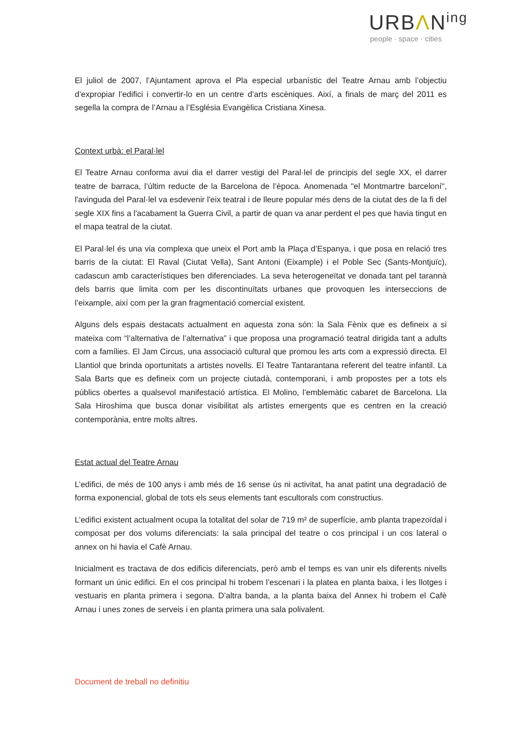URBΛN<sup>ing</sup>
people · space · cities
El juliol de 2007, l’Ajuntament aprova el Pla especial urbanístic del Teatre Arnau amb l’objectiu d’expropiar l’edifici i convertir-lo en un centre d’arts escèniques. Així, a finals de març del 2011 es segella la compra de l’Arnau a l’Església Evangèlica Cristiana Xinesa.
Context urbà: el Paral·lel
El Teatre Arnau conforma avui dia el darrer vestigi del Paral·lel de principis del segle XX, el darrer teatre de barraca, l’últim reducte de la Barcelona de l’època. Anomenada "el Montmartre barceloní", l'avinguda del Paral·lel va esdevenir l'eix teatral i de lleure popular més dens de la ciutat des de la fi del segle XIX fins a l'acabament la Guerra Civil, a partir de quan va anar perdent el pes que havia tingut en el mapa teatral de la ciutat.
El Paral·lel és una via complexa que uneix el Port amb la Plaça d’Espanya, i que posa en relació tres barris de la ciutat: El Raval (Ciutat Vella), Sant Antoni (Eixample) i el Poble Sec (Sants-Montjuïc), cadascun amb característiques ben diferenciades. La seva heterogeneïtat ve donada tant pel tarannà dels barris que limita com per les discontinuïtats urbanes que provoquen les interseccions de l’eixample, així com per la gran fragmentació comercial existent.
Alguns dels espais destacats actualment en aquesta zona són: la Sala Fènix que es defineix a si mateixa com “l’alternativa de l’alternativa” i que proposa una programació teatral dirigida tant a adults com a famílies. El Jam Circus, una associació cultural que promou les arts com a expressió directa. El Llantiol que brinda oportunitats a artistes novells. El Teatre Tantarantana referent del teatre infantil. La Sala Barts que es defineix com un projecte ciutadà, contemporani, i amb propostes per a tots els públics obertes a qualsevol manifestació artística. El Molino, l’emblemàtic cabaret de Barcelona. Lla Sala Hiroshima que busca donar visibilitat als artistes emergents que es centren en la creació contemporània, entre molts altres.
Estat actual del Teatre Arnau
L’edifici, de més de 100 anys i amb més de 16 sense ús ni activitat, ha anat patint una degradació de forma exponencial, global de tots els seus elements tant escultorals com constructius.
L’edifici existent actualment ocupa la totalitat del solar de 719 m² de superfície, amb planta trapezoïdal i composat per dos volums diferenciats: la sala principal del teatre o cos principal i un cos lateral o annex on hi havia el Cafè Arnau.
Inicialment es tractava de dos edificis diferenciats, però amb el temps es van unir els diferents nivells formant un únic edifici. En el cos principal hi trobem l’escenari i la platea en planta baixa, i les llotges i vestuaris en planta primera i segona. D’altra banda, a la planta baixa del Annex hi trobem el Cafè Arnau i unes zones de serveis i en planta primera una sala polivalent.
Document de treball no definitiu